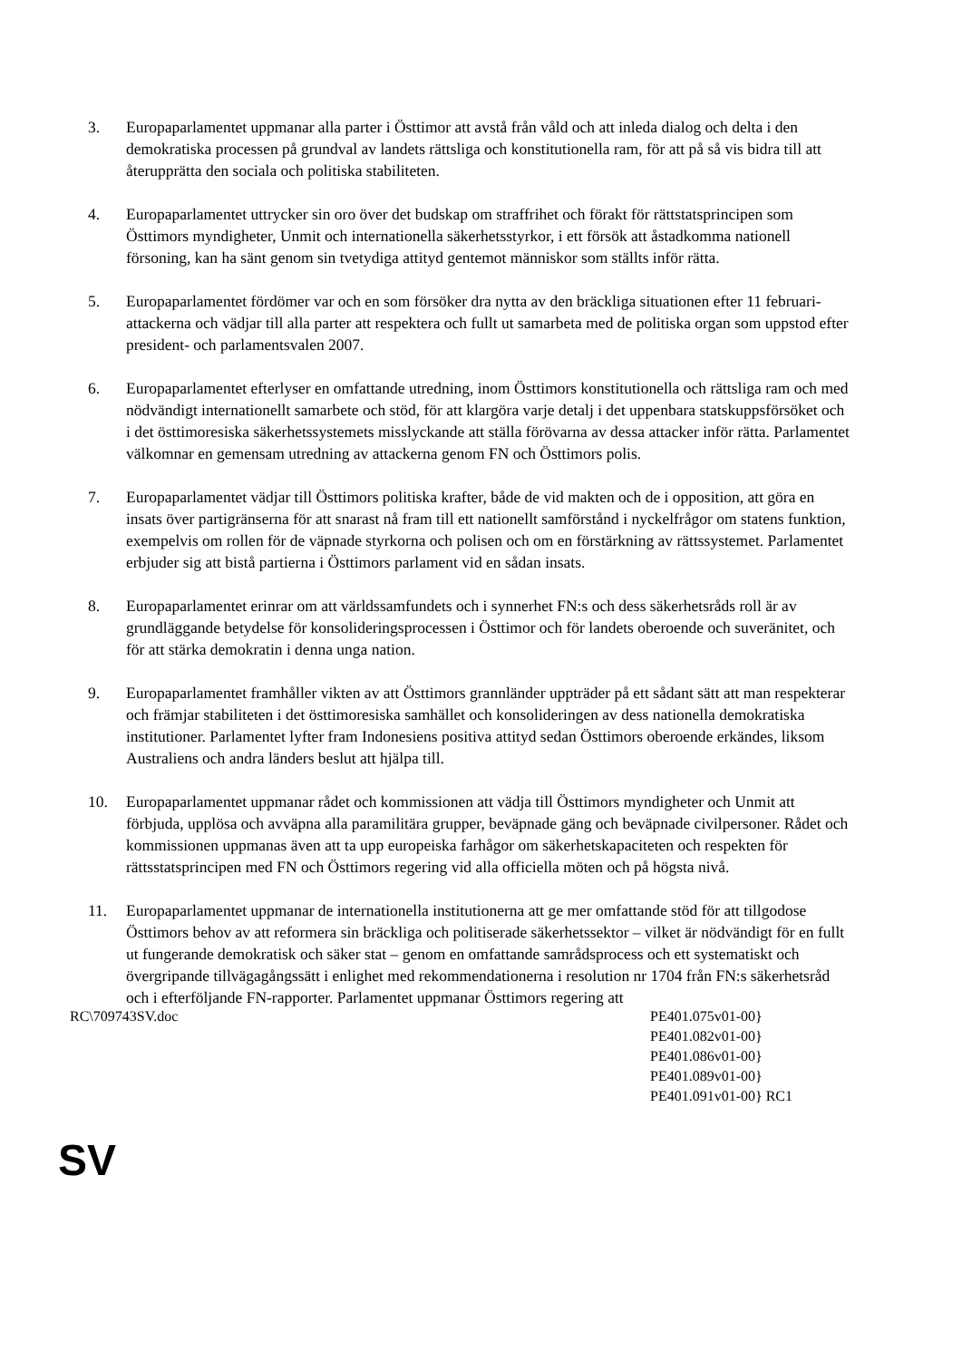3. Europaparlamentet uppmanar alla parter i Östtimor att avstå från våld och att inleda dialog och delta i den demokratiska processen på grundval av landets rättsliga och konstitutionella ram, för att på så vis bidra till att återupprätta den sociala och politiska stabiliteten.
4. Europaparlamentet uttrycker sin oro över det budskap om straffrihet och förakt för rättstatsprincipen som Östtimors myndigheter, Unmit och internationella säkerhetsstyrkor, i ett försök att åstadkomma nationell försoning, kan ha sänt genom sin tvetydiga attityd gentemot människor som ställts inför rätta.
5. Europaparlamentet fördömer var och en som försöker dra nytta av den bräckliga situationen efter 11 februari-attackerna och vädjar till alla parter att respektera och fullt ut samarbeta med de politiska organ som uppstod efter president- och parlamentsvalen 2007.
6. Europaparlamentet efterlyser en omfattande utredning, inom Östtimors konstitutionella och rättsliga ram och med nödvändigt internationellt samarbete och stöd, för att klargöra varje detalj i det uppenbara statskuppsförsöket och i det östtimoresiska säkerhetssystemets misslyckande att ställa förövarna av dessa attacker inför rätta. Parlamentet välkomnar en gemensam utredning av attackerna genom FN och Östtimors polis.
7. Europaparlamentet vädjar till Östtimors politiska krafter, både de vid makten och de i opposition, att göra en insats över partigränserna för att snarast nå fram till ett nationellt samförstånd i nyckelfrågor om statens funktion, exempelvis om rollen för de väpnade styrkorna och polisen och om en förstärkning av rättssystemet. Parlamentet erbjuder sig att bistå partierna i Östtimors parlament vid en sådan insats.
8. Europaparlamentet erinrar om att världssamfundets och i synnerhet FN:s och dess säkerhetsråds roll är av grundläggande betydelse för konsolideringsprocessen i Östtimor och för landets oberoende och suveränitet, och för att stärka demokratin i denna unga nation.
9. Europaparlamentet framhåller vikten av att Östtimors grannländer uppträder på ett sådant sätt att man respekterar och främjar stabiliteten i det östtimoresiska samhället och konsolideringen av dess nationella demokratiska institutioner. Parlamentet lyfter fram Indonesiens positiva attityd sedan Östtimors oberoende erkändes, liksom Australiens och andra länders beslut att hjälpa till.
10. Europaparlamentet uppmanar rådet och kommissionen att vädja till Östtimors myndigheter och Unmit att förbjuda, upplösa och avväpna alla paramilitära grupper, beväpnade gäng och beväpnade civilpersoner. Rådet och kommissionen uppmanas även att ta upp europeiska farhågor om säkerhetskapaciteten och respekten för rättsstatsprincipen med FN och Östtimors regering vid alla officiella möten och på högsta nivå.
11. Europaparlamentet uppmanar de internationella institutionerna att ge mer omfattande stöd för att tillgodose Östtimors behov av att reformera sin bräckliga och politiserade säkerhetssektor – vilket är nödvändigt för en fullt ut fungerande demokratisk och säker stat – genom en omfattande samrådsprocess och ett systematiskt och övergripande tillvägagångssätt i enlighet med rekommendationerna i resolution nr 1704 från FN:s säkerhetsråd och i efterföljande FN-rapporter. Parlamentet uppmanar Östtimors regering att
RC\709743SV.doc PE401.075v01-00}
PE401.082v01-00}
PE401.086v01-00}
PE401.089v01-00}
PE401.091v01-00} RC1
SV